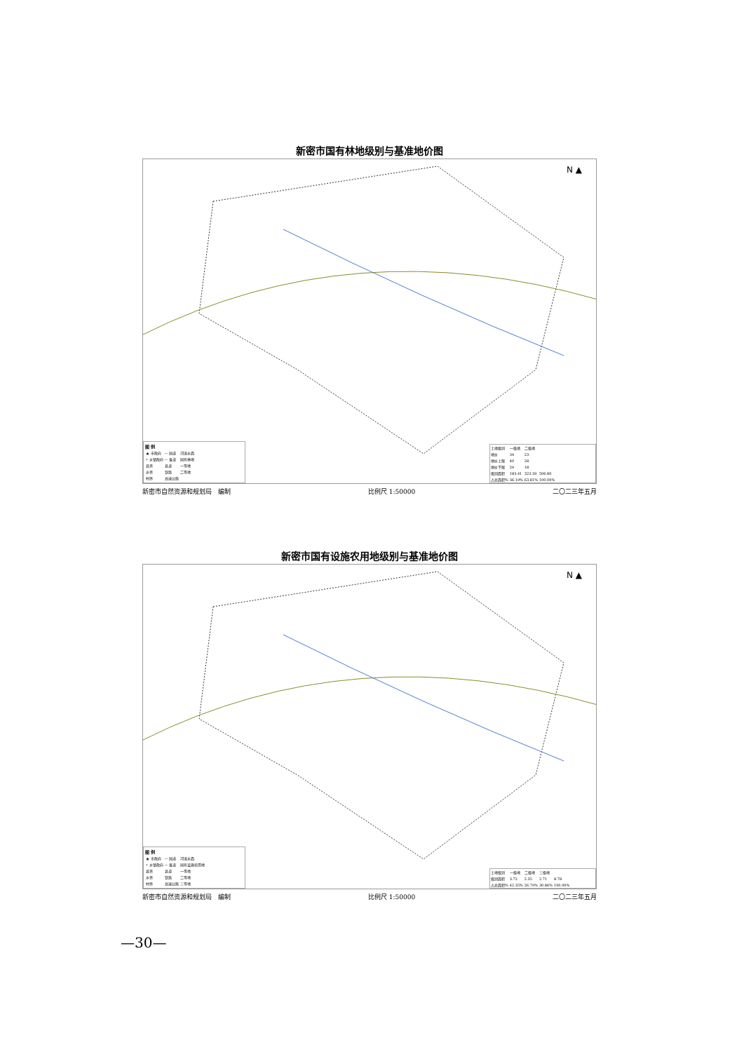新密市国有林地级别与基准地价图
N ▲
图 例
| ★ 市政府 | — 国道 | 河流水面 |
| • 乡镇政府 | — 省道 | 国有林地 |
| 县界 | 县道 | 一等地 |
| 乡界 | 铁路 | 二等地 |
| 村界 | 高速公路 | |
| 土地级别 | 一级地 | 二级地 | |
| 地价 | 34 | 23 | |
| 地价上限 | 40 | 28 | |
| 地价下限 | 29 | 18 | |
| 级别面积 | 183.41 | 323.39 | 506.80 |
| 占总面积% | 36.19% | 63.81% | 100.00% |
新密市自然资源和规划局　编制 比例尺 1:50000 二〇二三年五月
新密市国有设施农用地级别与基准地价图
N ▲
图 例
| ★ 市政府 | — 国道 | 河流水面 |
| • 乡镇政府 | — 省道 | 国有设施农用地 |
| 县界 | 县道 | 一等地 |
| 乡界 | 铁路 | 二等地 |
| 村界 | 高速公路 | 三等地 |
| 土地级别 | 一级地 | 二级地 | 三级地 | |
| 级别面积 | 3.72 | 2.35 | 2.71 | 8.78 |
| 占总面积% | 42.35% | 26.79% | 30.86% | 100.00% |
新密市自然资源和规划局　编制 比例尺 1:50000 二〇二三年五月
—30—